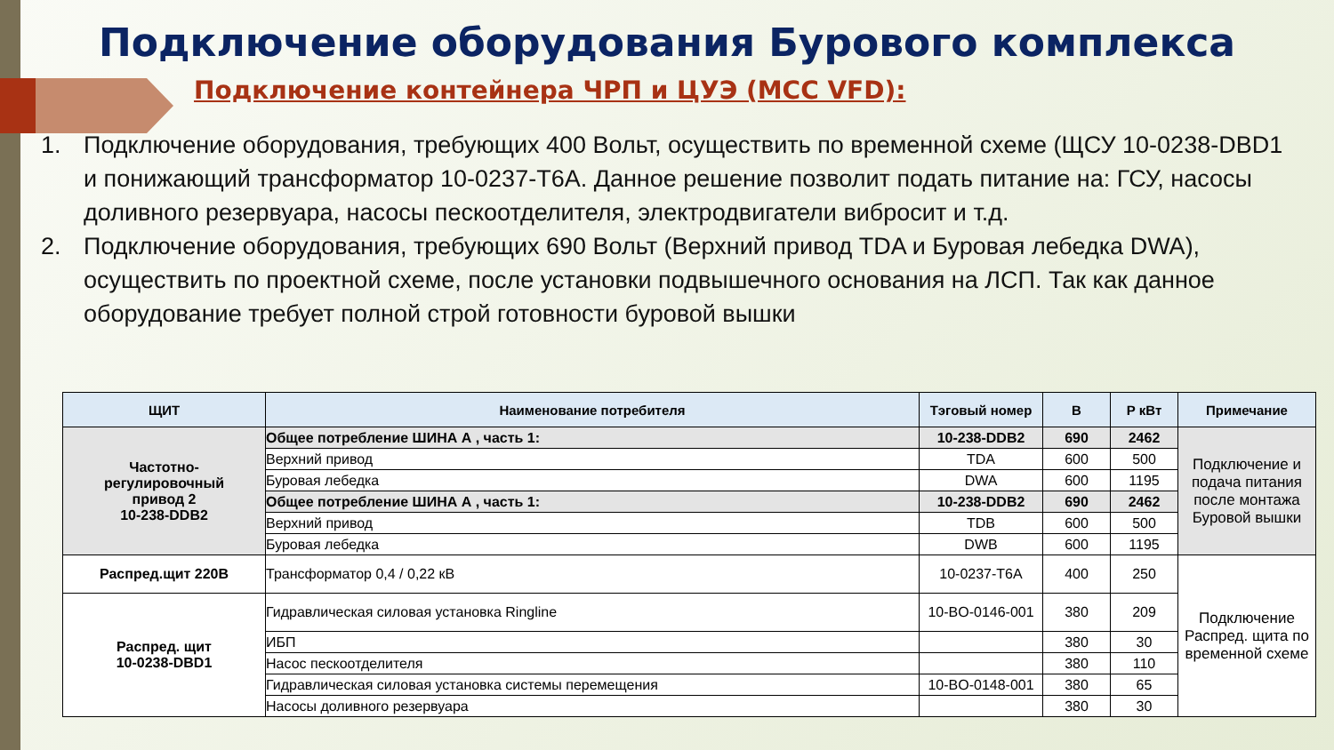Подключение оборудования Бурового комплекса
Подключение контейнера ЧРП и ЦУЭ (MCC VFD):
1. Подключение оборудования, требующих 400 Вольт, осуществить по временной схеме (ЩСУ 10-0238-DBD1 и понижающий трансформатор 10-0237-T6A. Данное решение позволит подать питание на: ГСУ, насосы доливного резервуара, насосы пескоотделителя, электродвигатели вибросит и т.д.
2. Подключение оборудования, требующих 690 Вольт (Верхний привод TDA и Буровая лебедка DWA), осуществить по проектной схеме, после установки подвышечного основания на ЛСП. Так как данное оборудование требует полной строй готовности буровой вышки
| ЩИТ | Наименование потребителя | Тэговый номер | В | Р кВт | Примечание |
| --- | --- | --- | --- | --- | --- |
| Частотно- регулировочный привод 2 10-238-DDB2 | Общее потребление ШИНА А , часть 1: | 10-238-DDB2 | 690 | 2462 | Подключение и подача питания после монтажа Буровой вышки |
| | Верхний привод | TDA | 600 | 500 | |
| | Буровая лебедка | DWA | 600 | 1195 | |
| | Общее потребление ШИНА А , часть 1: | 10-238-DDB2 | 690 | 2462 | |
| | Верхний привод | TDB | 600 | 500 | |
| | Буровая лебедка | DWB | 600 | 1195 | |
| Распред.щит 220В | Трансформатор 0,4 / 0,22 кВ | 10-0237-T6A | 400 | 250 | Подключение Распред. щита по временной схеме |
| Распред. щит 10-0238-DBD1 | Гидравлическая силовая установка Ringline | 10-BO-0146-001 | 380 | 209 | |
| | ИБП | | 380 | 30 | |
| | Насос пескоотделителя | | 380 | 110 | |
| | Гидравлическая силовая установка системы перемещения | 10-BO-0148-001 | 380 | 65 | |
| | Насосы доливного резервуара | | 380 | 30 | |